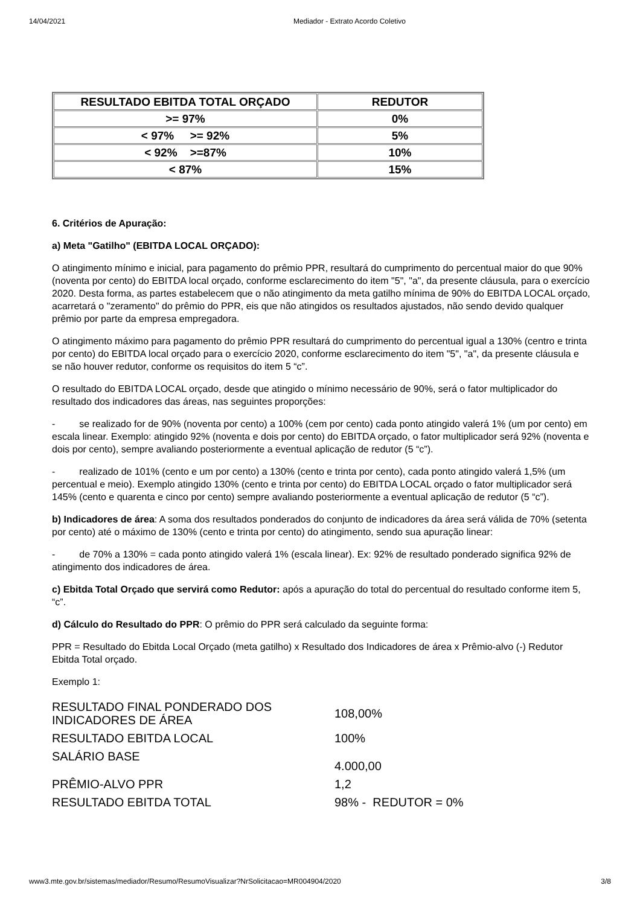14/04/2021 Mediador - Extrato Acordo Coletivo
| RESULTADO EBITDA TOTAL ORÇADO | REDUTOR |
| --- | --- |
| >= 97% | 0% |
| < 97% >= 92% | 5% |
| < 92% >=87% | 10% |
| < 87% | 15% |
6. Critérios de Apuração:
a) Meta "Gatilho" (EBITDA LOCAL ORÇADO):
O atingimento mínimo e inicial, para pagamento do prêmio PPR, resultará do cumprimento do percentual maior do que 90% (noventa por cento) do EBITDA local orçado, conforme esclarecimento do item "5", "a", da presente cláusula, para o exercício 2020. Desta forma, as partes estabelecem que o não atingimento da meta gatilho mínima de 90% do EBITDA LOCAL orçado, acarretará o "zeramento" do prêmio do PPR, eis que não atingidos os resultados ajustados, não sendo devido qualquer prêmio por parte da empresa empregadora.
O atingimento máximo para pagamento do prêmio PPR resultará do cumprimento do percentual igual a 130% (centro e trinta por cento) do EBITDA local orçado para o exercício 2020, conforme esclarecimento do item "5", "a", da presente cláusula e se não houver redutor, conforme os requisitos do item 5 “c”.
O resultado do EBITDA LOCAL orçado, desde que atingido o mínimo necessário de 90%, será o fator multiplicador do resultado dos indicadores das áreas, nas seguintes proporções:
- se realizado for de 90% (noventa por cento) a 100% (cem por cento) cada ponto atingido valerá 1% (um por cento) em escala linear. Exemplo: atingido 92% (noventa e dois por cento) do EBITDA orçado, o fator multiplicador será 92% (noventa e dois por cento), sempre avaliando posteriormente a eventual aplicação de redutor (5 “c”).
- realizado de 101% (cento e um por cento) a 130% (cento e trinta por cento), cada ponto atingido valerá 1,5% (um percentual e meio). Exemplo atingido 130% (cento e trinta por cento) do EBITDA LOCAL orçado o fator multiplicador será 145% (cento e quarenta e cinco por cento) sempre avaliando posteriormente a eventual aplicação de redutor (5 “c”).
b) Indicadores de área: A soma dos resultados ponderados do conjunto de indicadores da área será válida de 70% (setenta por cento) até o máximo de 130% (cento e trinta por cento) do atingimento, sendo sua apuração linear:
- de 70% a 130% = cada ponto atingido valerá 1% (escala linear). Ex: 92% de resultado ponderado significa 92% de atingimento dos indicadores de área.
c) Ebitda Total Orçado que servirá como Redutor: após a apuração do total do percentual do resultado conforme item 5, “c”.
d) Cálculo do Resultado do PPR: O prêmio do PPR será calculado da seguinte forma:
PPR = Resultado do Ebitda Local Orçado (meta gatilho) x Resultado dos Indicadores de área x Prêmio-alvo (-) Redutor Ebitda Total orçado.
Exemplo 1:
| RESULTADO FINAL PONDERADO DOS INDICADORES DE ÁREA | 108,00% |
| RESULTADO EBITDA LOCAL | 100% |
| SALÁRIO BASE | 4.000,00 |
| PRÊMIO-ALVO PPR | 1,2 |
| RESULTADO EBITDA TOTAL | 98% - REDUTOR = 0% |
www3.mte.gov.br/sistemas/mediador/Resumo/ResumoVisualizar?NrSolicitacao=MR004904/2020 3/8